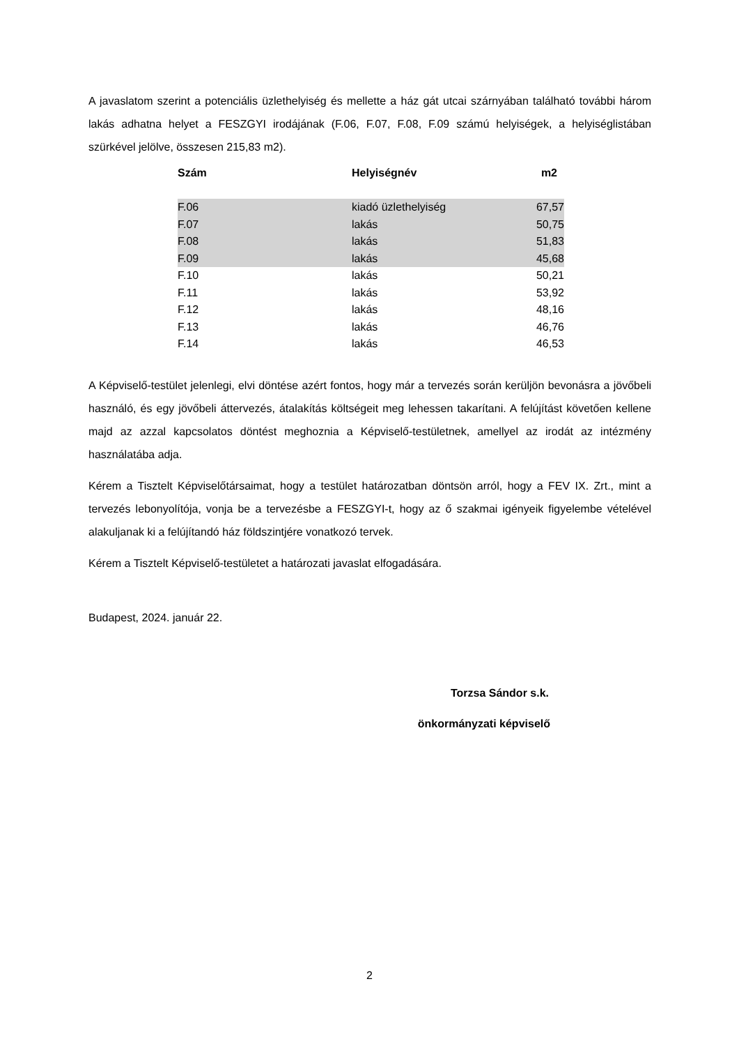A javaslatom szerint a potenciális üzlethelyiség és mellette a ház gát utcai szárnyában található további három lakás adhatna helyet a FESZGYI irodájának (F.06, F.07, F.08, F.09 számú helyiségek, a helyiséglistában szürkével jelölve, összesen 215,83 m2).
| Szám | Helyiségnév | m2 |
| --- | --- | --- |
| F.06 | kiadó üzlethelyiség | 67,57 |
| F.07 | lakás | 50,75 |
| F.08 | lakás | 51,83 |
| F.09 | lakás | 45,68 |
| F.10 | lakás | 50,21 |
| F.11 | lakás | 53,92 |
| F.12 | lakás | 48,16 |
| F.13 | lakás | 46,76 |
| F.14 | lakás | 46,53 |
A Képviselő-testület jelenlegi, elvi döntése azért fontos, hogy már a tervezés során kerüljön bevonásra a jövőbeli használó, és egy jövőbeli áttervezés, átalakítás költségeit meg lehessen takarítani. A felújítást követően kellene majd az azzal kapcsolatos döntést meghoznia a Képviselő-testületnek, amellyel az irodát az intézmény használatába adja.
Kérem a Tisztelt Képviselőtársaimat, hogy a testület határozatban döntsön arról, hogy a FEV IX. Zrt., mint a tervezés lebonyolítója, vonja be a tervezésbe a FESZGYI-t, hogy az ő szakmai igényeik figyelembe vételével alakuljanak ki a felújítandó ház földszintjére vonatkozó tervek.
Kérem a Tisztelt Képviselő-testületet a határozati javaslat elfogadására.
Budapest, 2024. január 22.
Torzsa Sándor s.k.
önkormányzati képviselő
2